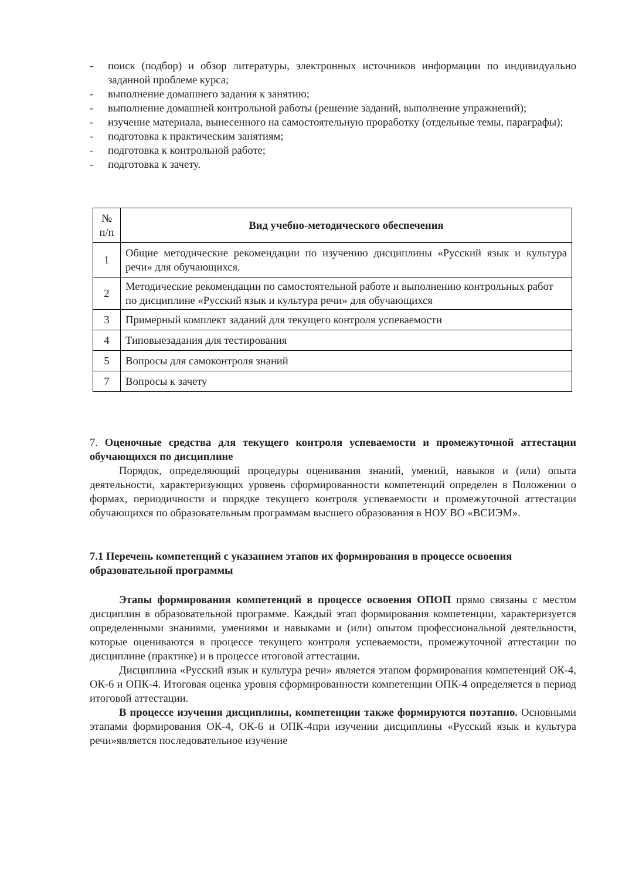- поиск (подбор) и обзор литературы, электронных источников информации по индивидуально заданной проблеме курса;
- выполнение домашнего задания к занятию;
- выполнение домашней контрольной работы (решение заданий, выполнение упражнений);
- изучение материала, вынесенного на самостоятельную проработку (отдельные темы, параграфы);
- подготовка к практическим занятиям;
- подготовка к контрольной работе;
- подготовка к зачету.
| № п/п | Вид учебно-методического обеспечения |
| --- | --- |
| 1 | Общие методические рекомендации по изучению дисциплины «Русский язык и культура речи» для обучающихся. |
| 2 | Методические рекомендации по самостоятельной работе и выполнению контрольных работ по дисциплине «Русский язык и культура речи» для обучающихся |
| 3 | Примерный комплект заданий для текущего контроля успеваемости |
| 4 | Типовыезадания для тестирования |
| 5 | Вопросы для самоконтроля знаний |
| 7 | Вопросы к зачету |
7. Оценочные средства для текущего контроля успеваемости и промежуточной аттестации обучающихся по дисциплине
Порядок, определяющий процедуры оценивания знаний, умений, навыков и (или) опыта деятельности, характеризующих уровень сформированности компетенций определен в Положении о формах, периодичности и порядке текущего контроля успеваемости и промежуточной аттестации обучающихся по образовательным программам высшего образования в НОУ ВО «ВСИЭМ».
7.1 Перечень компетенций с указанием этапов их формирования в процессе освоения образовательной программы
Этапы формирования компетенций в процессе освоения ОПОП прямо связаны с местом дисциплин в образовательной программе. Каждый этап формирования компетенции, характеризуется определенными знаниями, умениями и навыками и (или) опытом профессиональной деятельности, которые оцениваются в процессе текущего контроля успеваемости, промежуточной аттестации по дисциплине (практике) и в процессе итоговой аттестации.
Дисциплина «Русский язык и культура речи» является этапом формирования компетенций ОК-4, ОК-6 и ОПК-4. Итоговая оценка уровня сформированности компетенции ОПК-4 определяется в период итоговой аттестации.
В процессе изучения дисциплины, компетенции также формируются поэтапно. Основными этапами формирования ОК-4, ОК-6 и ОПК-4при изучении дисциплины «Русский язык и культура речи»является последовательное изучение